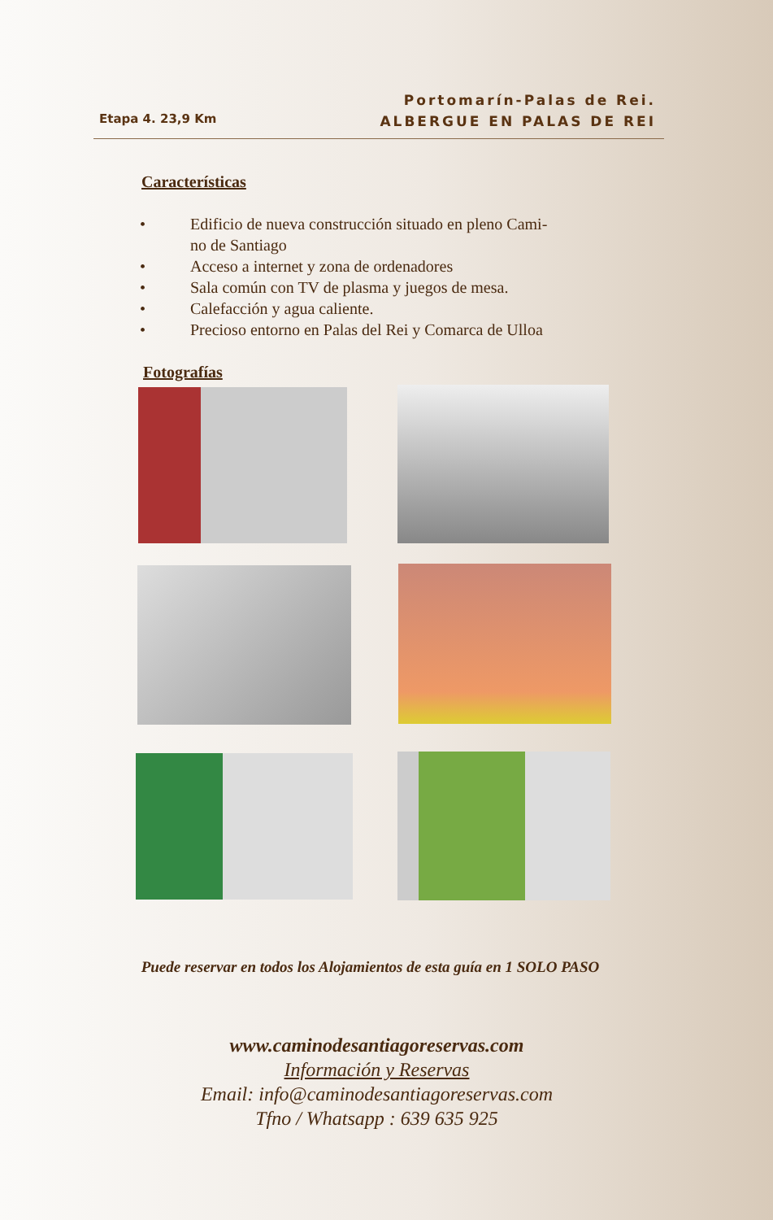Etapa 4. 23,9 Km
Portomarín-Palas de Rei.
ALBERGUE EN PALAS DE REI
Características
• Edificio de nueva construcción situado en pleno Cami-
no de Santiago
• Acceso a internet y zona de ordenadores
• Sala común con TV de plasma y juegos de mesa.
• Calefacción y agua caliente.
• Precioso entorno en Palas del Rei y Comarca de Ulloa
Fotografías
Puede reservar en todos los Alojamientos de esta guía en 1 SOLO PASO
www.caminodesantiagoreservas.com
Información y Reservas
Email: info@caminodesantiagoreservas.com
Tfno / Whatsapp : 639 635 925